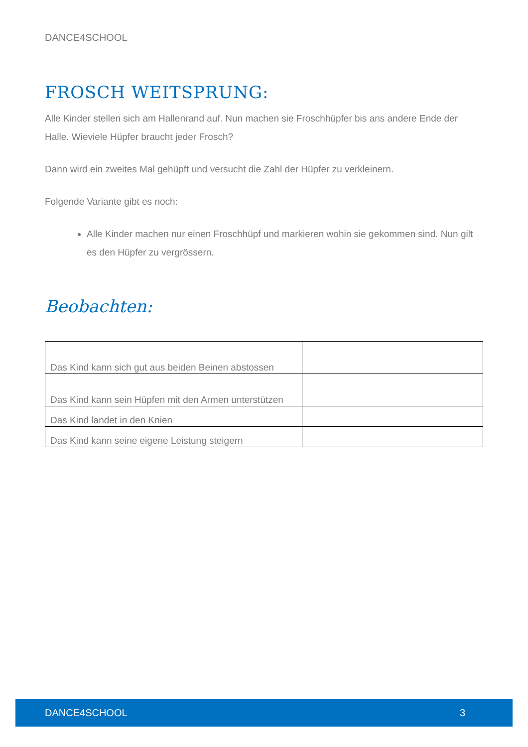DANCE4SCHOOL
FROSCH WEITSPRUNG:
Alle Kinder stellen sich am Hallenrand auf. Nun machen sie Froschhüpfer bis ans andere Ende der Halle. Wieviele Hüpfer braucht jeder Frosch?
Dann wird ein zweites Mal gehüpft und versucht die Zahl der Hüpfer zu verkleinern.
Folgende Variante gibt es noch:
Alle Kinder machen nur einen Froschhüpf und markieren wohin sie gekommen sind. Nun gilt es den Hüpfer zu vergrössern.
Beobachten:
| Das Kind kann sich gut aus beiden Beinen abstossen | |
| Das Kind kann sein Hüpfen mit den Armen unterstützen | |
| Das Kind landet in den Knien | |
| Das Kind kann seine eigene Leistung steigern | |
DANCE4SCHOOL 3